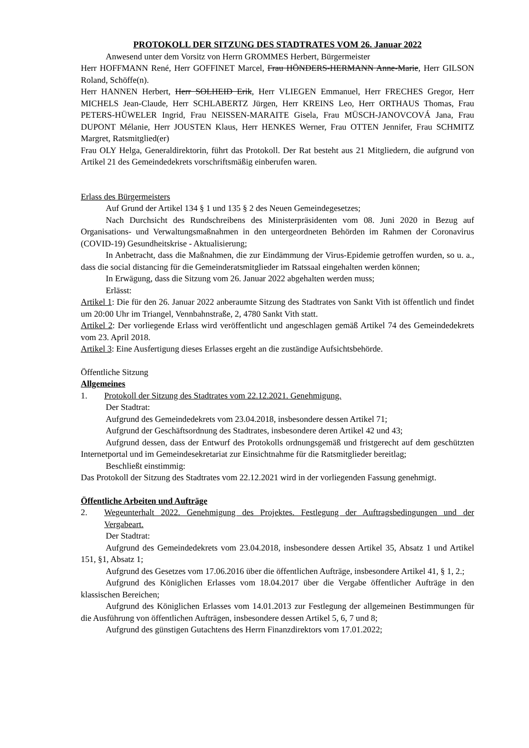PROTOKOLL DER SITZUNG DES STADTRATES VOM 26. Januar 2022
Anwesend unter dem Vorsitz von Herrn GROMMES Herbert, Bürgermeister
Herr HOFFMANN René, Herr GOFFINET Marcel, Frau HÖNDERS-HERMANN Anne-Marie, Herr GILSON Roland, Schöffe(n).
Herr HANNEN Herbert, Herr SOLHEID Erik, Herr VLIEGEN Emmanuel, Herr FRECHES Gregor, Herr MICHELS Jean-Claude, Herr SCHLABERTZ Jürgen, Herr KREINS Leo, Herr ORTHAUS Thomas, Frau PETERS-HÜWELER Ingrid, Frau NEISSEN-MARAITE Gisela, Frau MÜSCH-JANOVCOVÁ Jana, Frau DUPONT Mélanie, Herr JOUSTEN Klaus, Herr HENKES Werner, Frau OTTEN Jennifer, Frau SCHMITZ Margret, Ratsmitglied(er)
Frau OLY Helga, Generaldirektorin, führt das Protokoll. Der Rat besteht aus 21 Mitgliedern, die aufgrund von Artikel 21 des Gemeindedekrets vorschriftsmäßig einberufen waren.
Erlass des Bürgermeisters
Auf Grund der Artikel 134 § 1 und 135 § 2 des Neuen Gemeindegesetzes;
Nach Durchsicht des Rundschreibens des Ministerpräsidenten vom 08. Juni 2020 in Bezug auf Organisations- und Verwaltungsmaßnahmen in den untergeordneten Behörden im Rahmen der Coronavirus (COVID-19) Gesundheitskrise - Aktualisierung;
In Anbetracht, dass die Maßnahmen, die zur Eindämmung der Virus-Epidemie getroffen wurden, so u. a., dass die social distancing für die Gemeinderatsmitglieder im Ratssaal eingehalten werden können;
In Erwägung, dass die Sitzung vom 26. Januar 2022 abgehalten werden muss;
Erlässt:
Artikel 1: Die für den 26. Januar 2022 anberaumte Sitzung des Stadtrates von Sankt Vith ist öffentlich und findet um 20:00 Uhr im Triangel, Vennbahnstraße, 2, 4780 Sankt Vith statt.
Artikel 2: Der vorliegende Erlass wird veröffentlicht und angeschlagen gemäß Artikel 74 des Gemeindedekrets vom 23. April 2018.
Artikel 3: Eine Ausfertigung dieses Erlasses ergeht an die zuständige Aufsichtsbehörde.
Öffentliche Sitzung
Allgemeines
1. Protokoll der Sitzung des Stadtrates vom 22.12.2021. Genehmigung.
Der Stadtrat:
Aufgrund des Gemeindedekrets vom 23.04.2018, insbesondere dessen Artikel 71;
Aufgrund der Geschäftsordnung des Stadtrates, insbesondere deren Artikel 42 und 43;
Aufgrund dessen, dass der Entwurf des Protokolls ordnungsgemäß und fristgerecht auf dem geschützten Internetportal und im Gemeindesekretariat zur Einsichtnahme für die Ratsmitglieder bereitlag;
Beschließt einstimmig:
Das Protokoll der Sitzung des Stadtrates vom 22.12.2021 wird in der vorliegenden Fassung genehmigt.
Öffentliche Arbeiten und Aufträge
2. Wegeunterhalt 2022. Genehmigung des Projektes. Festlegung der Auftragsbedingungen und der Vergabeart.
Der Stadtrat:
Aufgrund des Gemeindedekrets vom 23.04.2018, insbesondere dessen Artikel 35, Absatz 1 und Artikel 151, §1, Absatz 1;
Aufgrund des Gesetzes vom 17.06.2016 über die öffentlichen Aufträge, insbesondere Artikel 41, § 1, 2.;
Aufgrund des Königlichen Erlasses vom 18.04.2017 über die Vergabe öffentlicher Aufträge in den klassischen Bereichen;
Aufgrund des Königlichen Erlasses vom 14.01.2013 zur Festlegung der allgemeinen Bestimmungen für die Ausführung von öffentlichen Aufträgen, insbesondere dessen Artikel 5, 6, 7 und 8;
Aufgrund des günstigen Gutachtens des Herrn Finanzdirektors vom 17.01.2022;